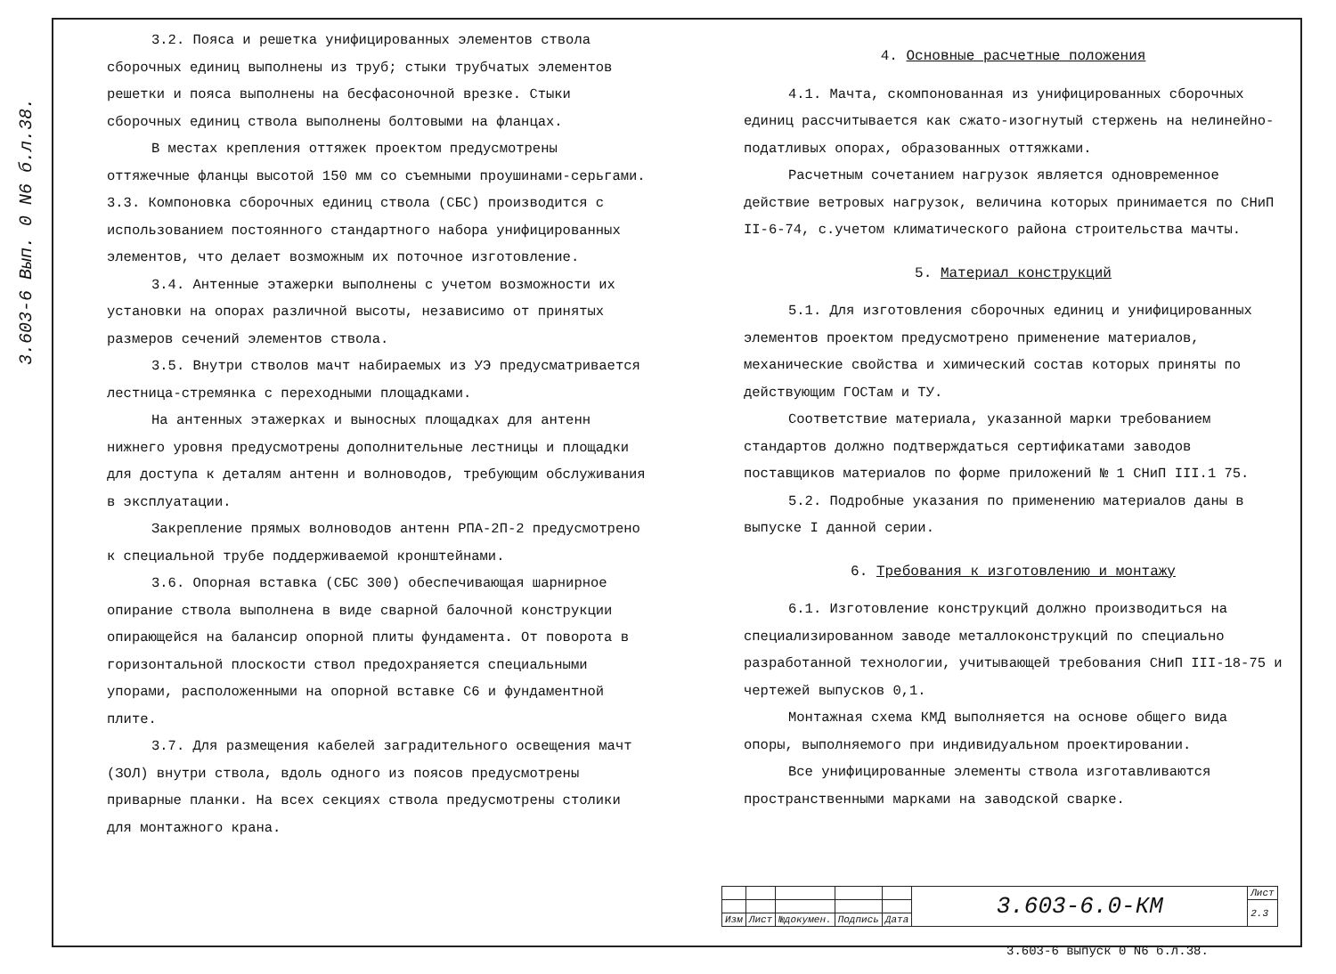3.603-6 Вып. 0 N6 б.л.38.
3.2. Пояса и решетка унифицированных элементов ствола сборочных единиц выполнены из труб; стыки трубчатых элементов решетки и пояса выполнены на бесфасоночной врезке. Стыки сборочных единиц ствола выполнены болтовыми на фланцах.
В местах крепления оттяжек проектом предусмотрены оттяжечные фланцы высотой 150 мм со съемными проушинами-серьгами.
3.3. Компоновка сборочных единиц ствола (СБС) производится с использованием постоянного стандартного набора унифицированных элементов, что делает возможным их поточное изготовление.
3.4. Антенные этажерки выполнены с учетом возможности их установки на опорах различной высоты, независимо от принятых размеров сечений элементов ствола.
3.5. Внутри стволов мачт набираемых из УЭ предусматривается лестница-стремянка с переходными площадками.
На антенных этажерках и выносных площадках для антенн нижнего уровня предусмотрены дополнительные лестницы и площадки для доступа к деталям антенн и волноводов, требующим обслуживания в эксплуатации.
Закрепление прямых волноводов антенн РПА-2П-2 предусмотрено к специальной трубе поддерживаемой кронштейнами.
3.6. Опорная вставка (СБС 300) обеспечивающая шарнирное опирание ствола выполнена в виде сварной балочной конструкции опирающейся на балансир опорной плиты фундамента. От поворота в горизонтальной плоскости ствол предохраняется специальными упорами, расположенными на опорной вставке С6 и фундаментной плите.
3.7. Для размещения кабелей заградительного освещения мачт (ЗОЛ) внутри ствола, вдоль одного из поясов предусмотрены приварные планки. На всех секциях ствола предусмотрены столики для монтажного крана.
4. Основные расчетные положения
4.1. Мачта, скомпонованная из унифицированных сборочных единиц рассчитывается как сжато-изогнутый стержень на нелинейно-податливых опорах, образованных оттяжками.
Расчетным сочетанием нагрузок является одновременное действие ветровых нагрузок, величина которых принимается по СНиП II-6-74, с.учетом климатического района строительства мачты.
5. Материал конструкций
5.1. Для изготовления сборочных единиц и унифицированных элементов проектом предусмотрено применение материалов, механические свойства и химический состав которых приняты по действующим ГОСТам и ТУ.
Соответствие материала, указанной марки требованием стандартов должно подтверждаться сертификатами заводов поставщиков материалов по форме приложений № 1 СНиП III.1 75.
5.2. Подробные указания по применению материалов даны в выпуске I данной серии.
6. Требования к изготовлению и монтажу
6.1. Изготовление конструкций должно производиться на специализированном заводе металлоконструкций по специально разработанной технологии, учитывающей требования СНиП III-18-75 и чертежей выпусков 0,1.
Монтажная схема КМД выполняется на основе общего вида опоры, выполняемого при индивидуальном проектировании.
Все унифицированные элементы ствола изготавливаются пространственными марками на заводской сварке.
| | | | | | 3.603-6.0-КМ | Лист |
| | | | | | | 2.3 |
| Изм | Лист | №докумен. | Подпись | Дата | | |
3.603-6 выпуск 0 N6 б.л.38.